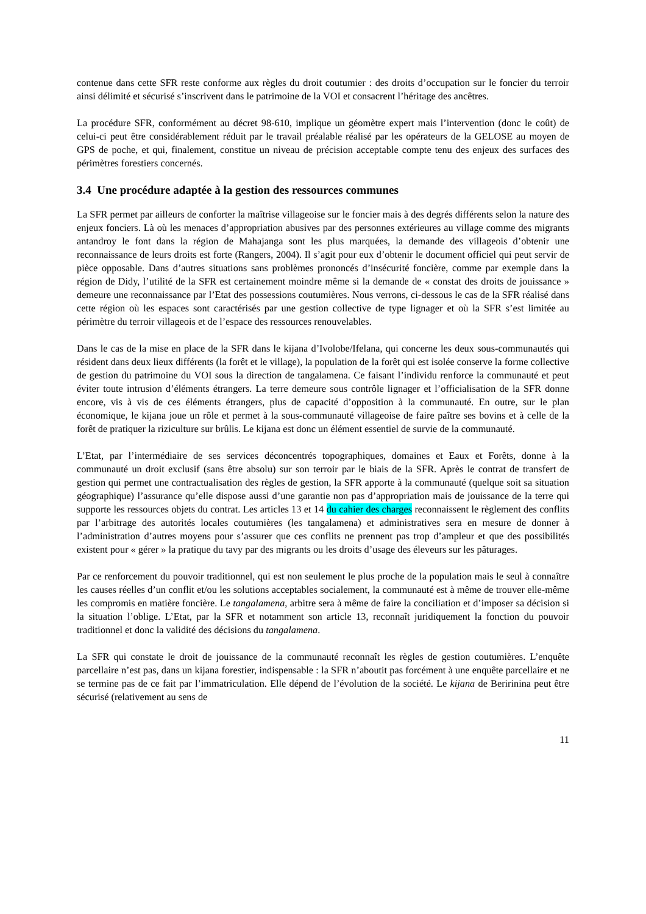contenue dans cette SFR reste conforme aux règles du droit coutumier : des droits d’occupation sur le foncier du terroir ainsi délimité et sécurisé s’inscrivent dans le patrimoine de la VOI et consacrent l’héritage des ancêtres.
La procédure SFR, conformément au décret 98-610, implique un géomètre expert mais l’intervention (donc le coût) de celui-ci peut être considérablement réduit par le travail préalable réalisé par les opérateurs de la GELOSE au moyen de GPS de poche, et qui, finalement, constitue un niveau de précision acceptable compte tenu des enjeux des surfaces des périmètres forestiers concernés.
3.4 Une procédure adaptée à la gestion des ressources communes
La SFR permet par ailleurs de conforter la maîtrise villageoise sur le foncier mais à des degrés différents selon la nature des enjeux fonciers. Là où les menaces d’appropriation abusives par des personnes extérieures au village comme des migrants antandroy le font dans la région de Mahajanga sont les plus marquées, la demande des villageois d’obtenir une reconnaissance de leurs droits est forte (Rangers, 2004). Il s’agit pour eux d’obtenir le document officiel qui peut servir de pièce opposable. Dans d’autres situations sans problèmes prononcés d’insécurité foncière, comme par exemple dans la région de Didy, l’utilité de la SFR est certainement moindre même si la demande de « constat des droits de jouissance » demeure une reconnaissance par l’Etat des possessions coutumières. Nous verrons, ci-dessous le cas de la SFR réalisé dans cette région où les espaces sont caractérisés par une gestion collective de type lignager et où la SFR s’est limitée au périmètre du terroir villageois et de l’espace des ressources renouvelables.
Dans le cas de la mise en place de la SFR dans le kijana d’Ivolobe/Ifelana, qui concerne les deux sous-communautés qui résident dans deux lieux différents (la forêt et le village), la population de la forêt qui est isolée conserve la forme collective de gestion du patrimoine du VOI sous la direction de tangalamena. Ce faisant l’individu renforce la communauté et peut éviter toute intrusion d’éléments étrangers. La terre demeure sous contrôle lignager et l’officialisation de la SFR donne encore, vis à vis de ces éléments étrangers, plus de capacité d’opposition à la communauté. En outre, sur le plan économique, le kijana joue un rôle et permet à la sous-communauté villageoise de faire paître ses bovins et à celle de la forêt de pratiquer la riziculture sur brûlis. Le kijana est donc un élément essentiel de survie de la communauté.
L’Etat, par l’intermédiaire de ses services déconcentrés topographiques, domaines et Eaux et Forêts, donne à la communauté un droit exclusif (sans être absolu) sur son terroir par le biais de la SFR. Après le contrat de transfert de gestion qui permet une contractualisation des règles de gestion, la SFR apporte à la communauté (quelque soit sa situation géographique) l’assurance qu’elle dispose aussi d’une garantie non pas d’appropriation mais de jouissance de la terre qui supporte les ressources objets du contrat. Les articles 13 et 14 du cahier des charges reconnaissent le règlement des conflits par l’arbitrage des autorités locales coutumières (les tangalamena) et administratives sera en mesure de donner à l’administration d’autres moyens pour s’assurer que ces conflits ne prennent pas trop d’ampleur et que des possibilités existent pour « gérer » la pratique du tavy par des migrants ou les droits d’usage des éleveurs sur les pâturages.
Par ce renforcement du pouvoir traditionnel, qui est non seulement le plus proche de la population mais le seul à connaître les causes réelles d’un conflit et/ou les solutions acceptables socialement, la communauté est à même de trouver elle-même les compromis en matière foncière. Le tangalamena, arbitre sera à même de faire la conciliation et d’imposer sa décision si la situation l’oblige. L’Etat, par la SFR et notamment son article 13, reconnaît juridiquement la fonction du pouvoir traditionnel et donc la validité des décisions du tangalamena.
La SFR qui constate le droit de jouissance de la communauté reconnaît les règles de gestion coutumières. L’enquête parcellaire n’est pas, dans un kijana forestier, indispensable : la SFR n’aboutit pas forcément à une enquête parcellaire et ne se termine pas de ce fait par l’immatriculation. Elle dépend de l’évolution de la société. Le kijana de Beririnina peut être sécurisé (relativement au sens de
11